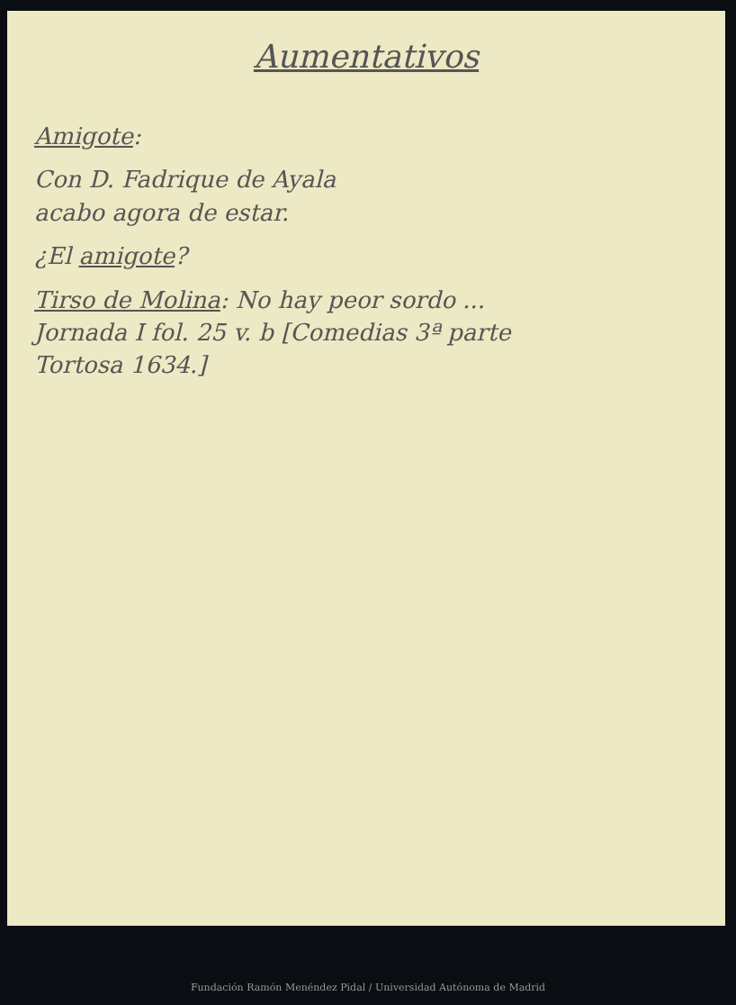Aumentativos
Amigote:
Con D. Fadrique de Ayala
acabo agora de estar.
¿El amigote?
Tirso de Molina: No hay peor sordo ...
Jornada I fol. 25 v. b [Comedias 3ª parte
Tortosa 1634.]
Fundación Ramón Menéndez Pidal / Universidad Autónoma de Madrid